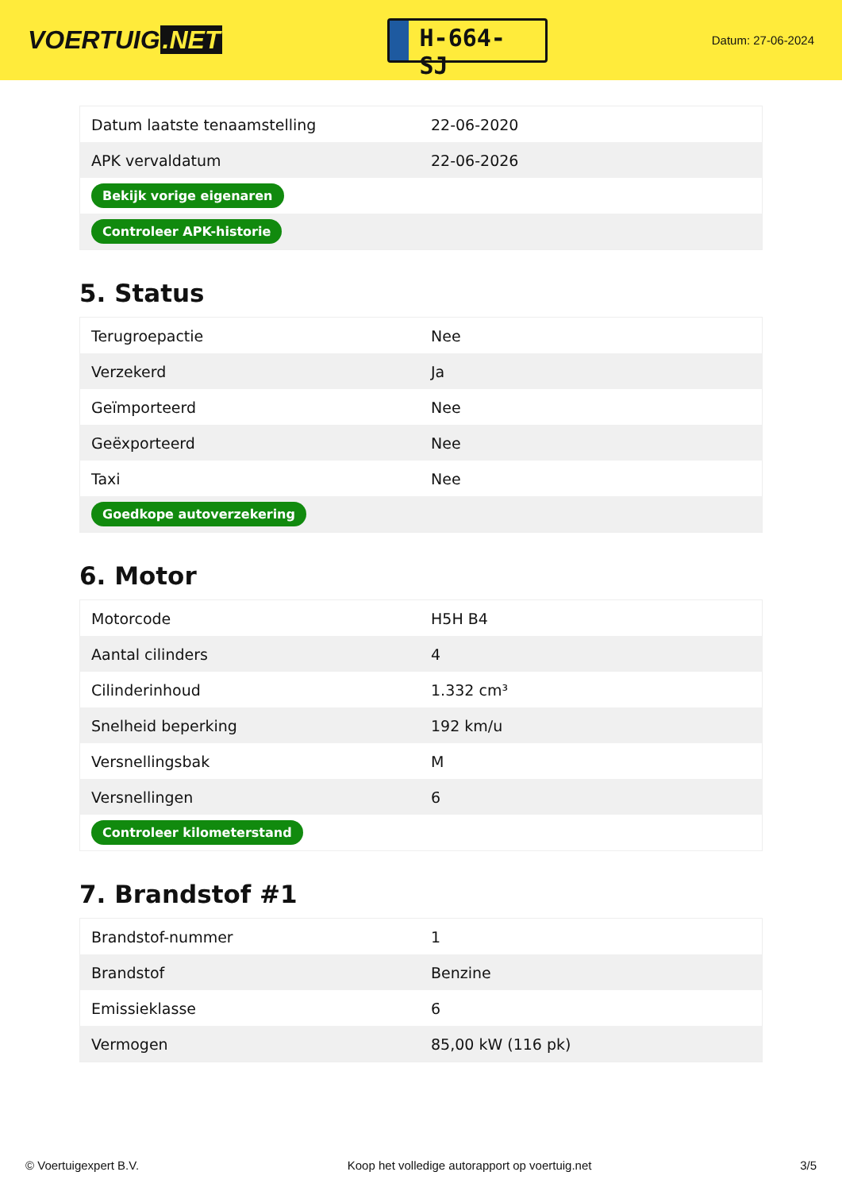VOERTUIG.NET
H-664-SJ
Datum: 27-06-2024
| Datum laatste tenaamstelling | 22-06-2020 |
| APK vervaldatum | 22-06-2026 |
| Bekijk vorige eigenaren | |
| Controleer APK-historie | |
5. Status
| Terugroepactie | Nee |
| Verzekerd | Ja |
| Geïmporteerd | Nee |
| Geëxporteerd | Nee |
| Taxi | Nee |
| Goedkope autoverzekering | |
6. Motor
| Motorcode | H5H B4 |
| Aantal cilinders | 4 |
| Cilinderinhoud | 1.332 cm³ |
| Snelheid beperking | 192 km/u |
| Versnellingsbak | M |
| Versnellingen | 6 |
| Controleer kilometerstand | |
7. Brandstof #1
| Brandstof-nummer | 1 |
| Brandstof | Benzine |
| Emissieklasse | 6 |
| Vermogen | 85,00 kW (116 pk) |
© Voertuigexpert B.V. Koop het volledige autorapport op voertuig.net 3/5